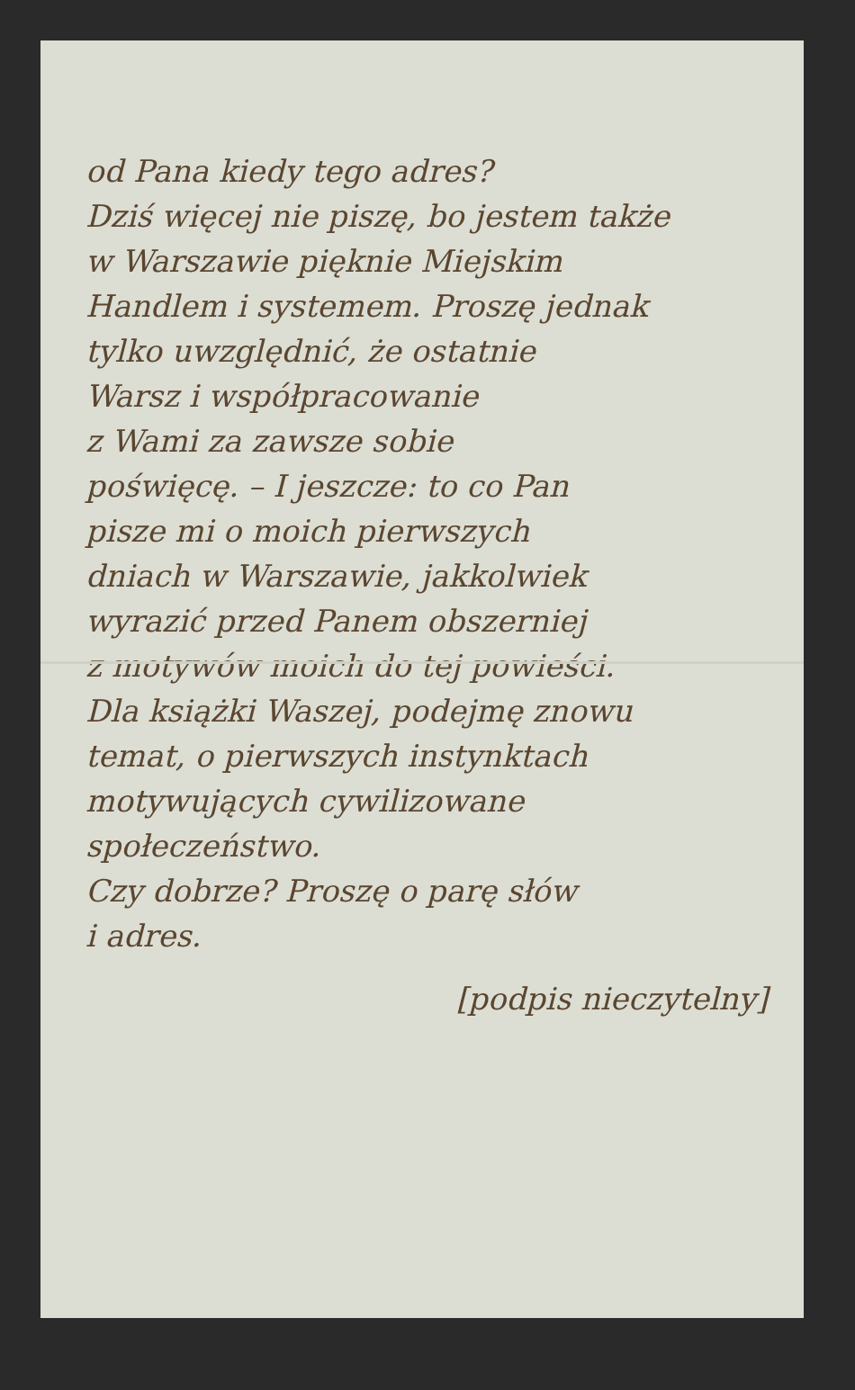od Pana kiedy tego adres?
Dziś więcej nie piszę, bo jestem także
w Warszawie pięknie Miejskim
Handlem i systemem. Proszę jednak
tylko uwzględnić, że ostatnie
Warsz i współpracowanie
z Wami za zawsze sobie
poświęcę. – I jeszcze: to co Pan
pisze mi o moich pierwszych
dniach w Warszawie, jakkolwiek
wyrazić przed Panem obszerniej
z motywów moich do tej powieści.
Dla książki Waszej, podejmę znowu
temat, o pierwszych instynktach
motywujących cywilizowane społeczeństwo.
Czy dobrze? Proszę o parę słów
i adres.
[podpis nieczytelny]